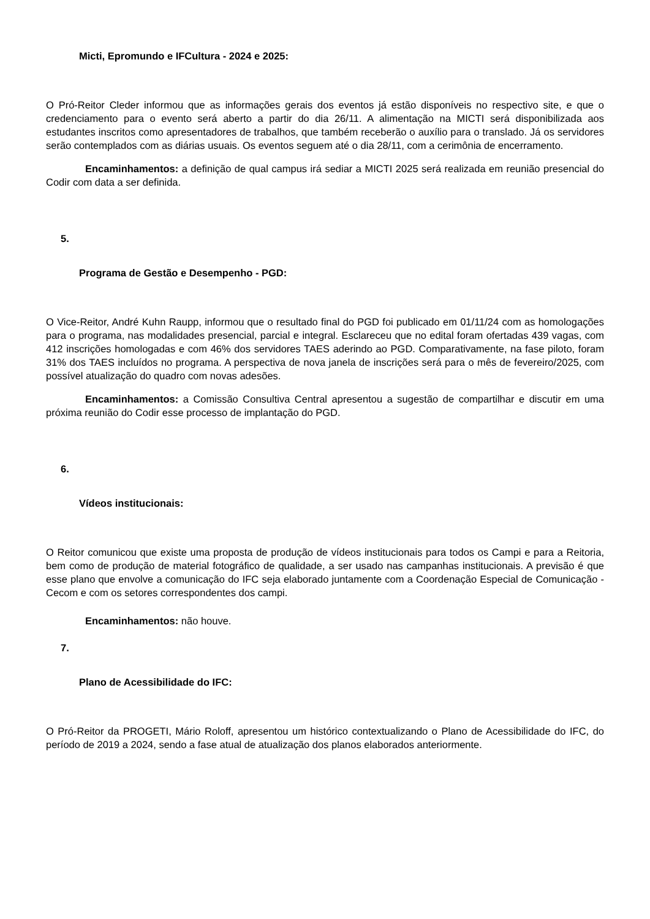Micti, Epromundo e IFCultura - 2024 e 2025:
O Pró-Reitor Cleder informou que as informações gerais dos eventos já estão disponíveis no respectivo site, e que o credenciamento para o evento será aberto a partir do dia 26/11. A alimentação na MICTI será disponibilizada aos estudantes inscritos como apresentadores de trabalhos, que também receberão o auxílio para o translado. Já os servidores serão contemplados com as diárias usuais. Os eventos seguem até o dia 28/11, com a cerimônia de encerramento.
Encaminhamentos: a definição de qual campus irá sediar a MICTI 2025 será realizada em reunião presencial do Codir com data a ser definida.
5.
Programa de Gestão e Desempenho - PGD:
O Vice-Reitor, André Kuhn Raupp, informou que o resultado final do PGD foi publicado em 01/11/24 com as homologações para o programa, nas modalidades presencial, parcial e integral. Esclareceu que no edital foram ofertadas 439 vagas, com 412 inscrições homologadas e com 46% dos servidores TAES aderindo ao PGD. Comparativamente, na fase piloto, foram 31% dos TAES incluídos no programa. A perspectiva de nova janela de inscrições será para o mês de fevereiro/2025, com possível atualização do quadro com novas adesões.
Encaminhamentos: a Comissão Consultiva Central apresentou a sugestão de compartilhar e discutir em uma próxima reunião do Codir esse processo de implantação do PGD.
6.
Vídeos institucionais:
O Reitor comunicou que existe uma proposta de produção de vídeos institucionais para todos os Campi e para a Reitoria, bem como de produção de material fotográfico de qualidade, a ser usado nas campanhas institucionais. A previsão é que esse plano que envolve a comunicação do IFC seja elaborado juntamente com a Coordenação Especial de Comunicação - Cecom e com os setores correspondentes dos campi.
Encaminhamentos: não houve.
7.
Plano de Acessibilidade do IFC:
O Pró-Reitor da PROGETI, Mário Roloff, apresentou um histórico contextualizando o Plano de Acessibilidade do IFC, do período de 2019 a 2024, sendo a fase atual de atualização dos planos elaborados anteriormente.